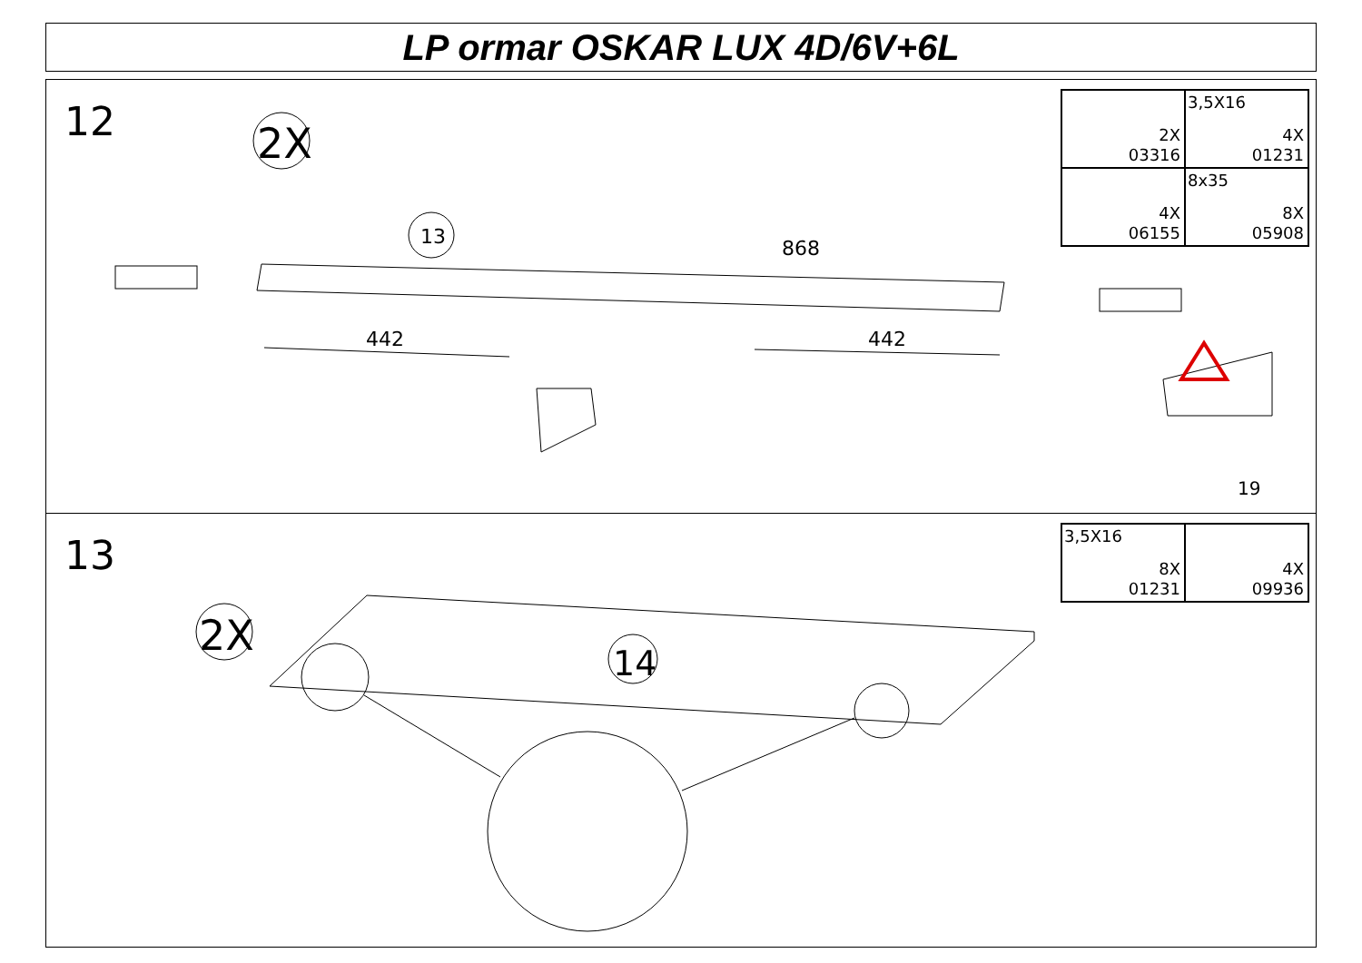LP ormar OSKAR LUX 4D/6V+6L
12
2X
13
868
442
442
19
2X
03316
3,5X16
4X
01231
4X
06155
8x35
8X
05908
13
2X
14
3,5X16
8X
01231
4X
09936